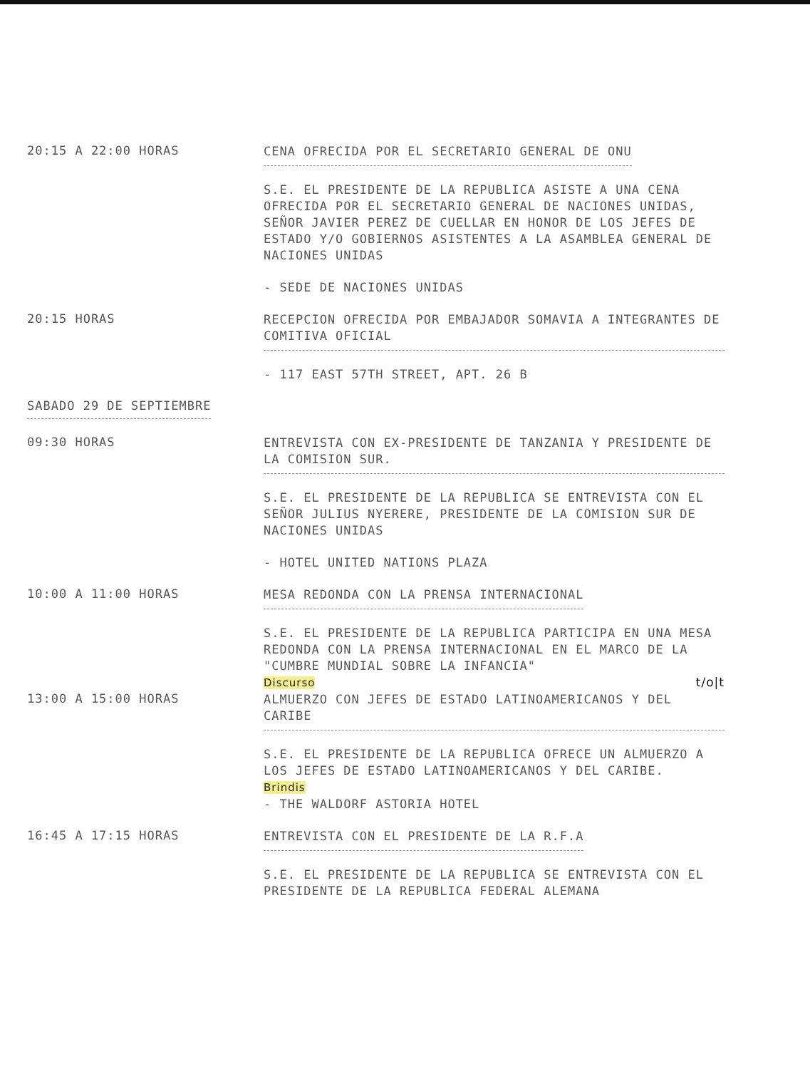20:15 A 22:00 HORAS
CENA OFRECIDA POR EL SECRETARIO GENERAL DE ONU
S.E. EL PRESIDENTE DE LA REPUBLICA ASISTE A UNA CENA OFRECIDA POR EL SECRETARIO GENERAL DE NACIONES UNIDAS, SEÑOR JAVIER PEREZ DE CUELLAR EN HONOR DE LOS JEFES DE ESTADO Y/O GOBIERNOS ASISTENTES A LA ASAMBLEA GENERAL DE NACIONES UNIDAS
- SEDE DE NACIONES UNIDAS
20:15 HORAS
RECEPCION OFRECIDA POR EMBAJADOR SOMAVIA A INTEGRANTES DE COMITIVA OFICIAL
- 117 EAST 57TH STREET, APT. 26 B
SABADO 29 DE SEPTIEMBRE
09:30 HORAS
ENTREVISTA CON EX-PRESIDENTE DE TANZANIA Y PRESIDENTE DE LA COMISION SUR.
S.E. EL PRESIDENTE DE LA REPUBLICA SE ENTREVISTA CON EL SEÑOR JULIUS NYERERE, PRESIDENTE DE LA COMISION SUR DE NACIONES UNIDAS
- HOTEL UNITED NATIONS PLAZA
10:00 A 11:00 HORAS
MESA REDONDA CON LA PRENSA INTERNACIONAL
S.E. EL PRESIDENTE DE LA REPUBLICA PARTICIPA EN UNA MESA REDONDA CON LA PRENSA INTERNACIONAL EN EL MARCO DE LA "CUMBRE MUNDIAL SOBRE LA INFANCIA"
Discurso t/o|t
13:00 A 15:00 HORAS
ALMUERZO CON JEFES DE ESTADO LATINOAMERICANOS Y DEL CARIBE
S.E. EL PRESIDENTE DE LA REPUBLICA OFRECE UN ALMUERZO A LOS JEFES DE ESTADO LATINOAMERICANOS Y DEL CARIBE.
Brindis
- THE WALDORF ASTORIA HOTEL
16:45 A 17:15 HORAS
ENTREVISTA CON EL PRESIDENTE DE LA R.F.A
S.E. EL PRESIDENTE DE LA REPUBLICA SE ENTREVISTA CON EL PRESIDENTE DE LA REPUBLICA FEDERAL ALEMANA